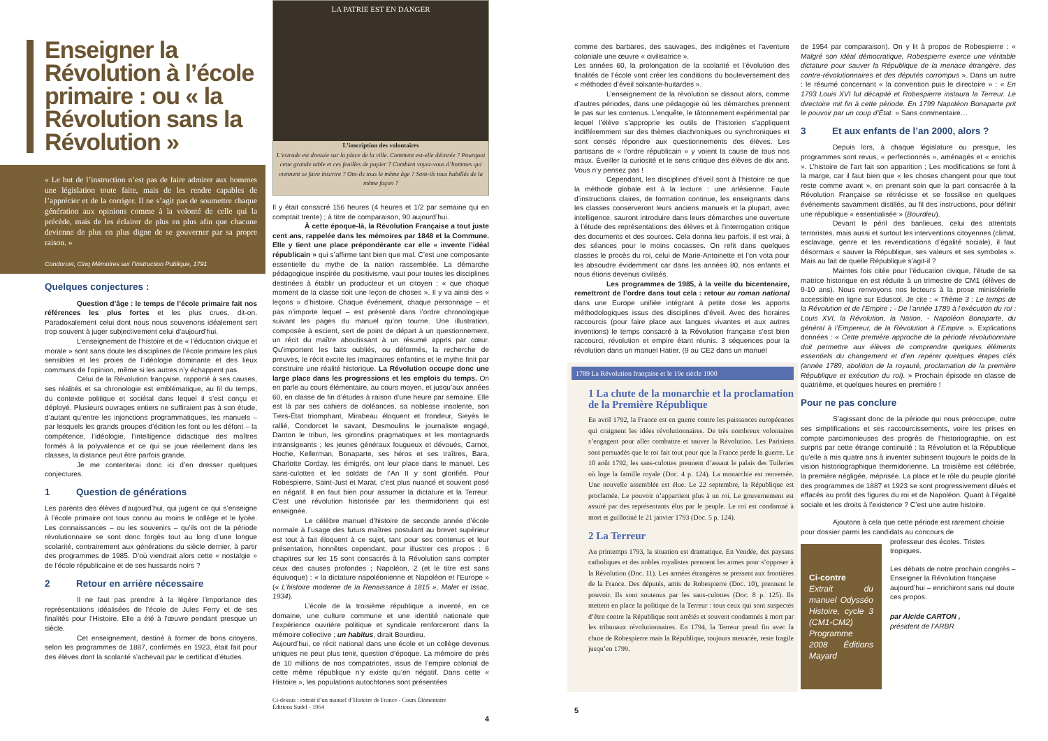Enseigner la Révolution à l’école primaire : ou « la Révolution sans la Révolution »
« Le but de l’instruction n’est pas de faire admirer aux hommes une législation toute faite, mais de les rendre capables de l’apprécier et de la corriger. Il ne s’agit pas de soumettre chaque génération aux opinions comme à la volonté de celle qui la précède, mais de les éclairer de plus en plus afin que chacune devienne de plus en plus digne de se gouverner par sa propre raison. »
Condorcet, Cinq Mémoires sur l’Instruction Publique, 1791
Quelques conjectures :
Question d’âge : le temps de l’école primaire fait nos références les plus fortes et les plus crues, dit-on. Paradoxalement celui dont nous nous souvenons idéalement sert trop souvent à juger subjectivement celui d’aujourd’hui.
L’enseignement de l’histoire et de « l’éducation civique et morale » sont sans doute les disciplines de l’école primaire les plus sensibles et les proies de l’idéologie dominante et des lieux communs de l’opinion, même si les autres n’y échappent pas.
Celui de la Révolution française, rapporté à ses causes, ses réalités et sa chronologie est emblématique, au fil du temps, du contexte politique et sociétal dans lequel il s’est conçu et déployé. Plusieurs ouvrages entiers ne suffiraient pas à son étude, d’autant qu’entre les injonctions programmatiques, les manuels – par lesquels les grands groupes d’édition les font ou les défont – la compétence, l’idéologie, l’intelligence didactique des maîtres formés à la polyvalence et ce qui se joue réellement dans les classes, la distance peut être parfois grande.
Je me contenterai donc ici d’en dresser quelques conjectures.
1 Question de générations
Les parents des élèves d’aujourd’hui, qui jugent ce qui s’enseigne à l’école primaire ont tous connu au moins le collège et le lycée. Les connaissances – ou les souvenirs – qu’ils ont de la période révolutionnaire se sont donc forgés tout au long d’une longue scolarité, contrairement aux générations du siècle dernier, à partir des programmes de 1985. D’où viendrait alors cette « nostalgie » de l’école républicaine et de ses hussards noirs ?
2 Retour en arrière nécessaire
Il ne faut pas prendre à la légère l’importance des représentations idéalisées de l’école de Jules Ferry et de ses finalités pour l’Histoire. Elle a été à l’œuvre pendant presque un siècle.
Cet enseignement, destiné à former de bons citoyens, selon les programmes de 1887, confirmés en 1923, était fait pour des élèves dont la scolarité s’achevait par le certificat d’études.
LA PATRIE EST EN DANGER
L’inscription des volontaires
L’estrade est dressée sur la place de la ville. Comment est-elle décorée ? Pourquoi cette grande table et ces feuilles de papier ? Combien voyez-vous d’hommes qui viennent se faire inscrire ? Ont-ils tous le même âge ? Sont-ils tous habillés de la même façon ?
Il y était consacré 156 heures (4 heures et 1/2 par semaine qui en comptait trente) ; à titre de comparaison, 90 aujourd’hui.
À cette époque-là, la Révolution Française a tout juste cent ans, rappelée dans les mémoires par 1848 et la Commune. Elle y tient une place prépondérante car elle « invente l’idéal républicain » qui s’affirme tant bien que mal. C’est une composante essentielle du mythe de la nation rassemblée. La démarche pédagogique inspirée du positivisme, vaut pour toutes les disciplines destinées à établir un producteur et un citoyen : « que chaque moment de la classe soit une leçon de choses ». Il y va ainsi des « leçons » d’histoire. Chaque événement, chaque personnage – et pas n’importe lequel – est présenté dans l’ordre chronologique suivant les pages du manuel qu’on tourne. Une illustration, composée à escient, sert de point de départ à un questionnement, un récit du maître aboutissant à un résumé appris par cœur. Qu’importent les faits oubliés, ou déformés, la recherche de preuves, le récit excite les imaginaires enfantins et le mythe finit par construire une réalité historique. La Révolution occupe donc une large place dans les progressions et les emplois du temps. On en parle au cours élémentaire, au cours moyen, et jusqu’aux années 60, en classe de fin d’études à raison d’une heure par semaine. Elle est là par ses cahiers de doléances, sa noblesse insolente, son Tiers-État triomphant, Mirabeau éloquent et frondeur, Sieyès le rallié, Condorcet le savant, Desmoulins le journaliste engagé, Danton le tribun, les girondins pragmatiques et les montagnards intransigeants ; les jeunes généraux fougueux et dévoués, Carnot, Hoche, Kellerman, Bonaparte, ses héros et ses traîtres, Bara, Charlotte Corday, les émigrés, ont leur place dans le manuel. Les sans-culottes et les soldats de l’An II y sont glorifiés. Pour Robespierre, Saint-Just et Marat, c’est plus nuancé et souvent posé en négatif. Il en faut bien pour assumer la dictature et la Terreur. C’est une révolution historisée par les thermidoriens qui est enseignée.
Le célèbre manuel d’histoire de seconde année d’école normale à l’usage des futurs maîtres postulant au brevet supérieur est tout à fait éloquent à ce sujet, tant pour ses contenus et leur présentation, honnêtes cependant, pour illustrer ces propos : 6 chapitres sur les 15 sont consacrés à la Révolution sans compter ceux des causes profondes ; Napoléon, 2 (et le titre est sans équivoque) : « la dictature napoléonienne et Napoléon et l’Europe » (« L’histoire moderne de la Renaissance à 1815 », Malet et Issac, 1934).
L’école de la troisième république a inventé, en ce domaine, une culture commune et une identité nationale que l’expérience ouvrière politique et syndicale renforceront dans la mémoire collective ; un habitus, dirait Bourdieu.
Aujourd’hui, ce récit national dans une école et un collège devenus uniques ne peut plus tenir, question d’époque. La mémoire de près de 10 millions de nos compatriotes, issus de l’empire colonial de cette même république n’y existe qu’en négatif. Dans cette « Histoire », les populations autochtones sont présentées
Ci-dessus : extrait d’un manuel d’Histoire de France - Cours Élémentaire
Éditions Sudel - 1964
4
comme des barbares, des sauvages, des indigènes et l’aventure coloniale une œuvre « civilisatrice ».
Les années 60, la prolongation de la scolarité et l’évolution des finalités de l’école vont créer les conditions du bouleversement des « méthodes d’éveil soixante-huitardes ».
L’enseignement de la révolution se dissout alors, comme d’autres périodes, dans une pédagogie où les démarches prennent le pas sur les contenus. L’enquête, le tâtonnement expérimental par lequel l’élève s’approprie les outils de l’historien s’appliquent indifféremment sur des thèmes diachroniques ou synchroniques et sont censés répondre aux questionnements des élèves. Les partisans de « l’ordre républicain » y voient la cause de tous nos maux. Éveiller la curiosité et le sens critique des élèves de dix ans. Vous n’y pensez pas !
Cependant, les disciplines d’éveil sont à l’histoire ce que la méthode globale est à la lecture : une arlésienne. Faute d’instructions claires, de formation continue, les enseignants dans les classes conserveront leurs anciens manuels et la plupart, avec intelligence, sauront introduire dans leurs démarches une ouverture à l’étude des représentations des élèves et à l’interrogation critique des documents et des sources. Cela donna lieu parfois, il est vrai, à des séances pour le moins cocasses. On refit dans quelques classes le procès du roi, celui de Marie-Antoinette et l’on vota pour les absoudre évidemment car dans les années 80, nos enfants et nous étions devenus civilisés.
Les programmes de 1985, à la veille du bicentenaire, remettront de l’ordre dans tout cela : retour au roman national dans une Europe unifiée intégrant à petite dose les apports méthodologiques issus des disciplines d’éveil. Avec des horaires raccourcis (pour faire place aux langues vivantes et aux autres inventions) le temps consacré à la Révolution française s’est bien raccourci, révolution et empire étant réunis. 3 séquences pour la révolution dans un manuel Hatier. (9 au CE2 dans un manuel
1789 La Révolution française et le 19e siècle 1900
1 La chute de la monarchie et la proclamation de la Première République
En avril 1792, la France est en guerre contre les puissances européennes qui craignent les idées révolutionnaires. De très nombreux volontaires s’engagent pour aller combattre et sauver la Révolution. Les Parisiens sont persuadés que le roi fait tout pour que la France perde la guerre. Le 10 août 1792, les sans-culottes prennent d’assaut le palais des Tuileries où loge la famille royale (Doc. 4 p. 124). La monarchie est renversée. Une nouvelle assemblée est élue. Le 22 septembre, la République est proclamée. Le pouvoir n’appartient plus à un roi. Le gouvernement est assuré par des représentants élus par le peuple. Le roi est condamné à mort et guillotiné le 21 janvier 1793 (Doc. 5 p. 124).
2 La Terreur
Au printemps 1793, la situation est dramatique. En Vendée, des paysans catholiques et des nobles royalistes prennent les armes pour s’opposer à la Révolution (Doc. 11). Les armées étrangères se pressent aux frontières de la France. Des députés, amis de Robespierre (Doc. 10), prennent le pouvoir. Ils sont soutenus par les sans-culottes (Doc. 8 p. 125). Ils mettent en place la politique de la Terreur : tous ceux qui sont suspectés d’être contre la République sont arrêtés et souvent condamnés à mort par les tribunaux révolutionnaires. En 1794, la Terreur prend fin avec la chute de Robespierre mais la République, toujours menacée, reste fragile jusqu’en 1799.
5
de 1954 par comparaison). On y lit à propos de Robespierre : « Malgré son idéal démocratique, Robespierre exerce une véritable dictature pour sauver la République de la menace étrangère, des contre-révolutionnaires et des députés corrompus ». Dans un autre : le résumé concernant « la convention puis le directoire » : « En 1793 Louis XVI fut décapité et Robespierre instaura la Terreur. Le directoire mit fin à cette période. En 1799 Napoléon Bonaparte prit le pouvoir par un coup d’État. » Sans commentaire…
3 Et aux enfants de l’an 2000, alors ?
Depuis lors, à chaque législature ou presque, les programmes sont revus, « perfectionnés », aménagés et « enrichis ». L’histoire de l’art fait son apparition ; Les modifications se font à la marge, car il faut bien que « les choses changent pour que tout reste comme avant », en prenant soin que la part consacrée à la Révolution Française se rétrécisse et se fossilise en quelques événements savamment distillés, au fil des instructions, pour définir une république « essentialisée » (Bourdieu).
Devant le péril des banlieues, celui des attentats terroristes, mais aussi et surtout les interventions citoyennes (climat, esclavage, genre et les revendications d’égalité sociale), il faut désormais « sauver la République, ses valeurs et ses symboles ». Mais au fait de quelle République s’agit-il ?
Maintes fois citée pour l’éducation civique, l’étude de sa matrice historique en est réduite à un trimestre de CM1 (élèves de 9-10 ans). Nous renvoyons nos lecteurs à la prose ministérielle accessible en ligne sur Eduscol. Je cite : « Thème 3 : Le temps de la Révolution et de l’Empire : - De l’année 1789 à l’exécution du roi : Louis XVI, la Révolution, la Nation. - Napoléon Bonaparte, du général à l’Empereur, de la Révolution à l’Empire. ». Explications données : « Cette première approche de la période révolutionnaire doit permettre aux élèves de comprendre quelques éléments essentiels du changement et d’en repérer quelques étapes clés (année 1789, abolition de la royauté, proclamation de la première République et exécution du roi). » Prochain épisode en classe de quatrième, et quelques heures en première !
Pour ne pas conclure
S’agissant donc de la période qui nous préoccupe, outre ses simplifications et ses raccourcissements, voire les prises en compte parcimonieuses des progrès de l’historiographie, on est surpris par cette étrange continuité : la Révolution et la République qu’elle a mis quatre ans à inventer subissent toujours le poids de la vision historiographique thermidorienne. La troisième est célébrée, la première négligée, méprisée. La place et le rôle du peuple glorifié des programmes de 1887 et 1923 se sont progressivement dilués et effacés au profit des figures du roi et de Napoléon. Quant à l’égalité sociale et les droits à l’existence ? C’est une autre histoire.
Ajoutons à cela que cette période est rarement choisie pour dossier parmi les candidats au concours de
Ci-contre
Extrait du manuel Odysséo Histoire, cycle 3 (CM1-CM2) Programme 2008 Éditions Mayard
professeur des écoles. Tristes tropiques.
Les débats de notre prochain congrès – Enseigner la Révolution française aujourd’hui – enrichiront sans nul doute ces propos.
par Alcide CARTON ,
président de l’ARBR